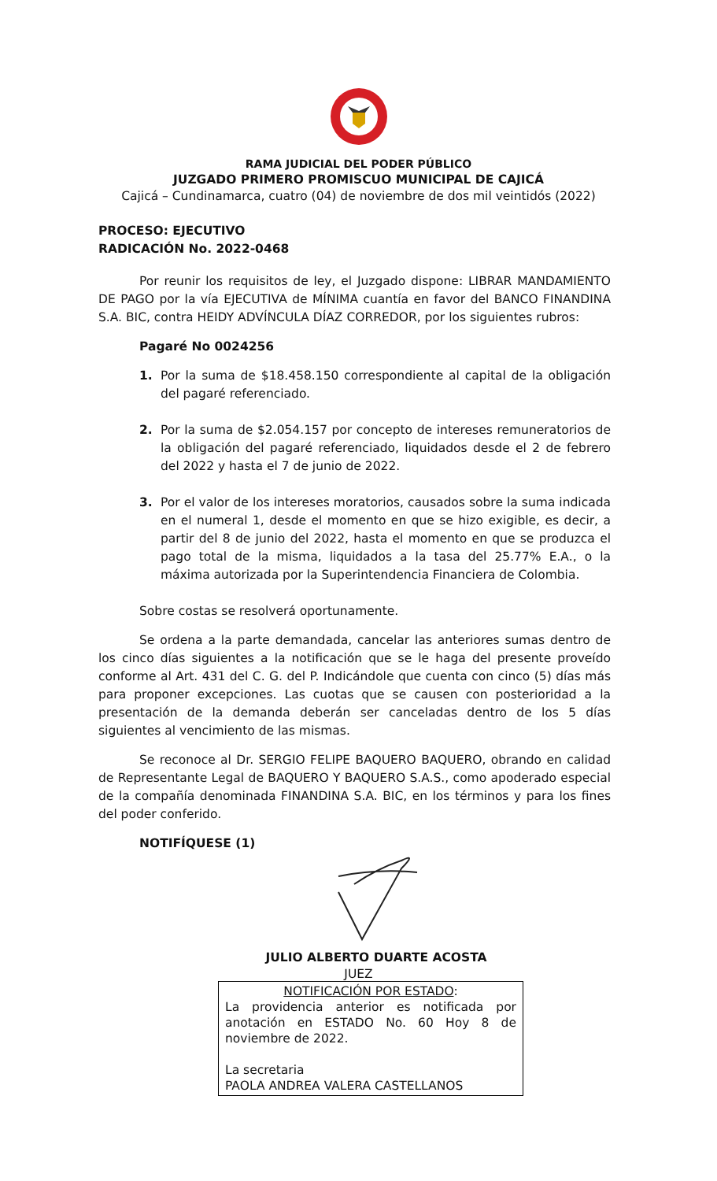RAMA JUDICIAL DEL PODER PÚBLICO
JUZGADO PRIMERO PROMISCUO MUNICIPAL DE CAJICÁ
Cajicá – Cundinamarca, cuatro (04) de noviembre de dos mil veintidós (2022)
PROCESO: EJECUTIVO
RADICACIÓN No. 2022-0468
Por reunir los requisitos de ley, el Juzgado dispone: LIBRAR MANDAMIENTO DE PAGO por la vía EJECUTIVA de MÍNIMA cuantía en favor del BANCO FINANDINA S.A. BIC, contra HEIDY ADVÍNCULA DÍAZ CORREDOR, por los siguientes rubros:
Pagaré No 0024256
1. Por la suma de $18.458.150 correspondiente al capital de la obligación del pagaré referenciado.
2. Por la suma de $2.054.157 por concepto de intereses remuneratorios de la obligación del pagaré referenciado, liquidados desde el 2 de febrero del 2022 y hasta el 7 de junio de 2022.
3. Por el valor de los intereses moratorios, causados sobre la suma indicada en el numeral 1, desde el momento en que se hizo exigible, es decir, a partir del 8 de junio del 2022, hasta el momento en que se produzca el pago total de la misma, liquidados a la tasa del 25.77% E.A., o la máxima autorizada por la Superintendencia Financiera de Colombia.
Sobre costas se resolverá oportunamente.
Se ordena a la parte demandada, cancelar las anteriores sumas dentro de los cinco días siguientes a la notificación que se le haga del presente proveído conforme al Art. 431 del C. G. del P. Indicándole que cuenta con cinco (5) días más para proponer excepciones. Las cuotas que se causen con posterioridad a la presentación de la demanda deberán ser canceladas dentro de los 5 días siguientes al vencimiento de las mismas.
Se reconoce al Dr. SERGIO FELIPE BAQUERO BAQUERO, obrando en calidad de Representante Legal de BAQUERO Y BAQUERO S.A.S., como apoderado especial de la compañía denominada FINANDINA S.A. BIC, en los términos y para los fines del poder conferido.
NOTIFÍQUESE (1)
JULIO ALBERTO DUARTE ACOSTA
JUEZ
NOTIFICACIÓN POR ESTADO:
La providencia anterior es notificada por anotación en ESTADO No. 60 Hoy 8 de noviembre de 2022.
La secretaria
PAOLA ANDREA VALERA CASTELLANOS